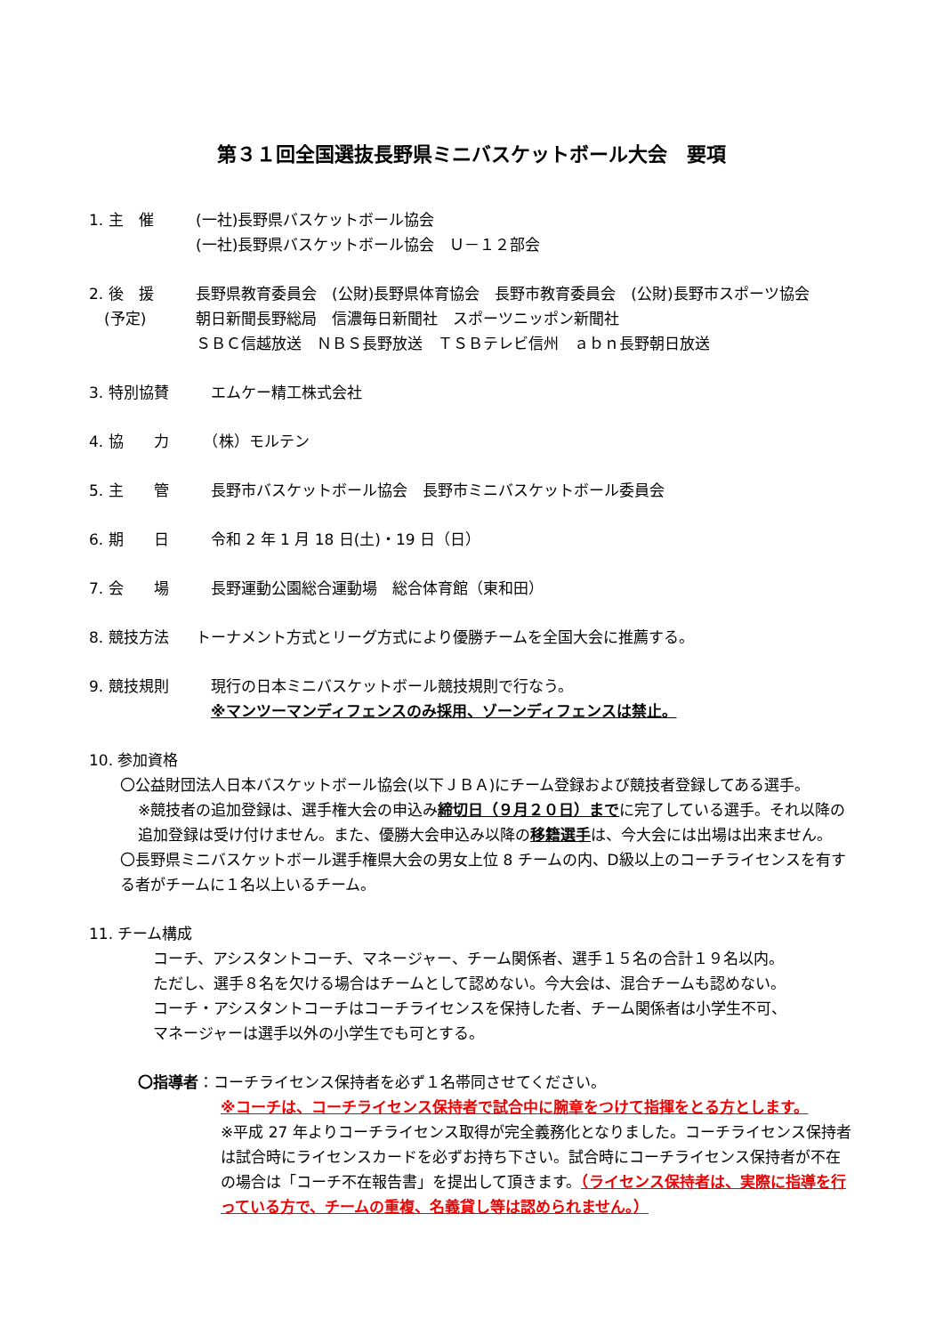第３１回全国選抜長野県ミニバスケットボール大会　要項
1. 主　催 (一社)長野県バスケットボール協会
(一社)長野県バスケットボール協会　Ｕ－１２部会
2. 後　援
　(予定)
長野県教育委員会　(公財)長野県体育協会　長野市教育委員会　(公財)長野市スポーツ協会
朝日新聞長野総局　信濃毎日新聞社　スポーツニッポン新聞社
ＳＢＣ信越放送　ＮＢＳ長野放送　ＴＳＢテレビ信州　ａｂｎ長野朝日放送
3. 特別協賛 　エムケー精工株式会社
4. 協　　力 　（株）モルテン
5. 主　　管 　長野市バスケットボール協会　長野市ミニバスケットボール委員会
6. 期　　日 　令和 2 年 1 月 18 日(土)・19 日（日）
7. 会　　場 　長野運動公園総合運動場　総合体育館（東和田）
8. 競技方法 トーナメント方式とリーグ方式により優勝チームを全国大会に推薦する。
9. 競技規則 　現行の日本ミニバスケットボール競技規則で行なう。
　※マンツーマンディフェンスのみ採用、ゾーンディフェンスは禁止。
10. 参加資格
〇公益財団法人日本バスケットボール協会(以下ＪＢＡ)にチーム登録および競技者登録してある選手。
※競技者の追加登録は、選手権大会の申込み締切日（９月２０日）までに完了している選手。それ以降の追加登録は受け付けません。また、優勝大会申込み以降の移籍選手は、今大会には出場は出来ません。
〇長野県ミニバスケットボール選手権県大会の男女上位 8 チームの内、D級以上のコーチライセンスを有する者がチームに１名以上いるチーム。
11. チーム構成
コーチ、アシスタントコーチ、マネージャー、チーム関係者、選手１５名の合計１９名以内。
ただし、選手８名を欠ける場合はチームとして認めない。今大会は、混合チームも認めない。
コーチ・アシスタントコーチはコーチライセンスを保持した者、チーム関係者は小学生不可、
マネージャーは選手以外の小学生でも可とする。
〇指導者：コーチライセンス保持者を必ず１名帯同させてください。
※コーチは、コーチライセンス保持者で試合中に腕章をつけて指揮をとる方とします。
※平成 27 年よりコーチライセンス取得が完全義務化となりました。コーチライセンス保持者は試合時にライセンスカードを必ずお持ち下さい。試合時にコーチライセンス保持者が不在の場合は「コーチ不在報告書」を提出して頂きます。（ライセンス保持者は、実際に指導を行っている方で、チームの重複、名義貸し等は認められません。）